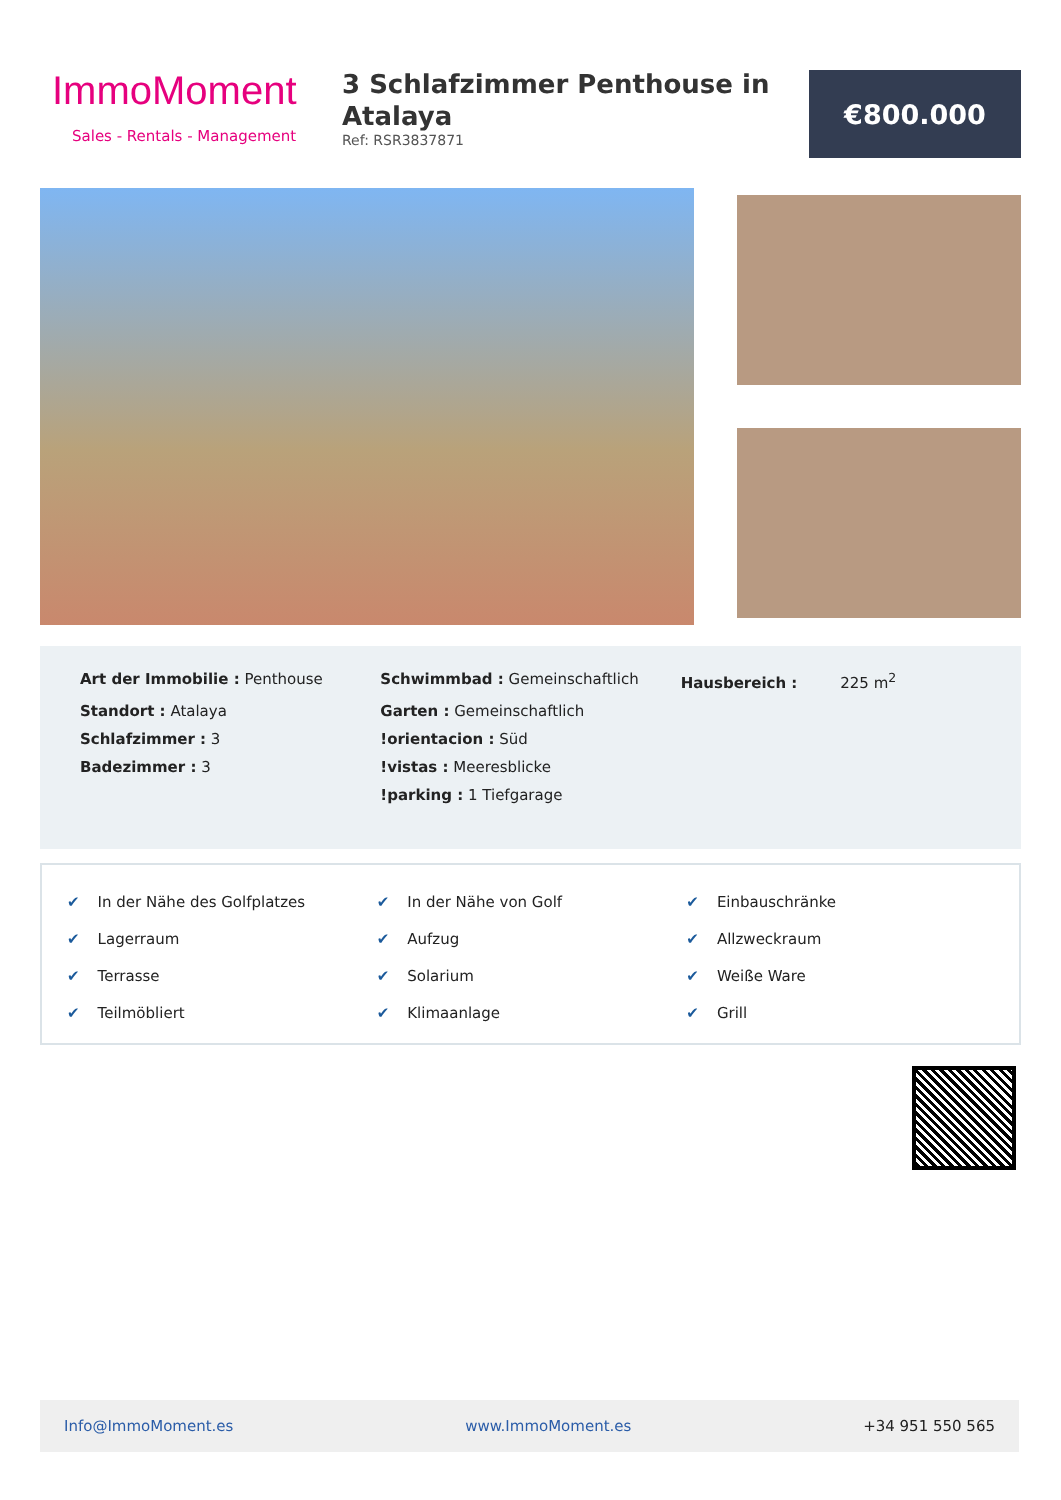ImmoMoment
Sales - Rentals - Management
3 Schlafzimmer Penthouse in Atalaya
Ref: RSR3837871
€800.000
| Art der Immobilie : Penthouse | Schwimmbad : Gemeinschaftlich | Hausbereich : 225 m<sup>2</sup> |
| Standort : Atalaya | Garten : Gemeinschaftlich | |
| Schlafzimmer : 3 | !orientacion : Süd | |
| Badezimmer : 3 | !vistas : Meeresblicke | |
| | !parking : 1 Tiefgarage | |
| ✔ In der Nähe des Golfplatzes | ✔ In der Nähe von Golf | ✔ Einbauschränke |
| ✔ Lagerraum | ✔ Aufzug | ✔ Allzweckraum |
| ✔ Terrasse | ✔ Solarium | ✔ Weiße Ware |
| ✔ Teilmöbliert | ✔ Klimaanlage | ✔ Grill |
Info@ImmoMoment.es www.ImmoMoment.es +34 951 550 565